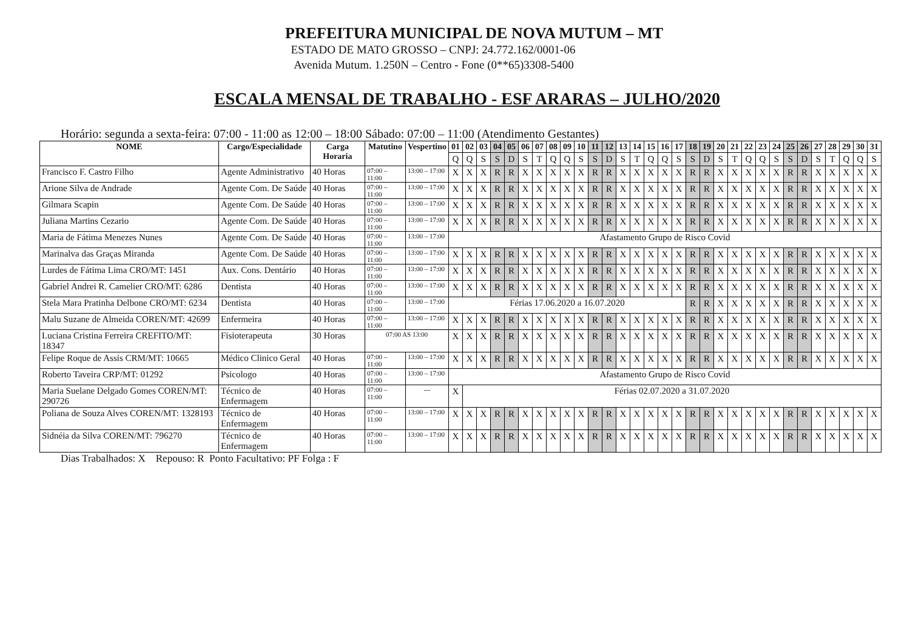PREFEITURA MUNICIPAL DE NOVA MUTUM – MT
ESTADO DE MATO GROSSO – CNPJ: 24.772.162/0001-06
Avenida Mutum. 1.250N – Centro - Fone (0**65)3308-5400
ESCALA MENSAL DE TRABALHO - ESF ARARAS – JULHO/2020
Horário: segunda a sexta-feira: 07:00 - 11:00 as 12:00 – 18:00 Sábado: 07:00 – 11:00 (Atendimento Gestantes)
| NOME | Cargo/Especialidade | Carga Horaria | Matutino | Vespertino | 01 | 02 | 03 | 04 | 05 | 06 | 07 | 08 | 09 | 10 | 11 | 12 | 13 | 14 | 15 | 16 | 17 | 18 | 19 | 20 | 21 | 22 | 23 | 24 | 25 | 26 | 27 | 28 | 29 | 30 | 31 |
| --- | --- | --- | --- | --- | --- | --- | --- | --- | --- | --- | --- | --- | --- | --- | --- | --- | --- | --- | --- | --- | --- | --- | --- | --- | --- | --- | --- | --- | --- | --- | --- | --- | --- | --- | --- |
| | | | | | Q | Q | S | S | D | S | T | Q | Q | S | S | D | S | T | Q | Q | S | S | D | S | T | Q | Q | S | S | D | S | T | Q | Q | S |
| Francisco F. Castro Filho | Agente Administrativo | 40 Horas | 07:00 – 11:00 | 13:00 – 17:00 | X | X | X | R | R | X | X | X | X | X | R | R | X | X | X | X | X | R | R | X | X | X | X | X | R | R | X | X | X | X | X |
| Arione Silva de Andrade | Agente Com. De Saúde | 40 Horas | 07:00 – 11:00 | 13:00 – 17:00 | X | X | X | R | R | X | X | X | X | X | R | R | X | X | X | X | X | R | R | X | X | X | X | X | R | R | X | X | X | X | X |
| Gilmara Scapin | Agente Com. De Saúde | 40 Horas | 07:00 – 11:00 | 13:00 – 17:00 | X | X | X | R | R | X | X | X | X | X | R | R | X | X | X | X | X | R | R | X | X | X | X | X | R | R | X | X | X | X | X |
| Juliana Martins Cezario | Agente Com. De Saúde | 40 Horas | 07:00 – 11:00 | 13:00 – 17:00 | X | X | X | R | R | X | X | X | X | X | R | R | X | X | X | X | X | R | R | X | X | X | X | X | R | R | X | X | X | X | X |
| Maria de Fátima Menezes Nunes | Agente Com. De Saúde | 40 Horas | 07:00 – 11:00 | 13:00 – 17:00 | Afastamento Grupo de Risco Covid | | | | | | | | | | | | | | | | | | | | | | | | | | | | | | |
| Marinalva das Graças Miranda | Agente Com. De Saúde | 40 Horas | 07:00 – 11:00 | 13:00 – 17:00 | X | X | X | R | R | X | X | X | X | X | R | R | X | X | X | X | X | R | R | X | X | X | X | X | R | R | X | X | X | X | X |
| Lurdes de Fátima Lima CRO/MT: 1451 | Aux. Cons. Dentário | 40 Horas | 07:00 – 11:00 | 13:00 – 17:00 | X | X | X | R | R | X | X | X | X | X | R | R | X | X | X | X | X | R | R | X | X | X | X | X | R | R | X | X | X | X | X |
| Gabriel Andrei R. Camelier CRO/MT: 6286 | Dentista | 40 Horas | 07:00 – 11:00 | 13:00 – 17:00 | X | X | X | R | R | X | X | X | X | X | R | R | X | X | X | X | X | R | R | X | X | X | X | X | R | R | X | X | X | X | X |
| Stela Mara Pratinha Delbone CRO/MT: 6234 | Dentista | 40 Horas | 07:00 – 11:00 | 13:00 – 17:00 | Férias 17.06.2020 a 16.07.2020 | | | | | | | | | | | | | | | | | R | R | X | X | X | X | X | R | R | X | X | X | X | X |
| Malu Suzane de Almeida COREN/MT: 42699 | Enfermeira | 40 Horas | 07:00 – 11:00 | 13:00 – 17:00 | X | X | X | R | R | X | X | X | X | X | R | R | X | X | X | X | X | R | R | X | X | X | X | X | R | R | X | X | X | X | X |
| Luciana Cristina Ferreira CREFITO/MT: 18347 | Fisioterapeuta | 30 Horas | 07:00 AS 13:00 | | X | X | X | R | R | X | X | X | X | X | R | R | X | X | X | X | X | R | R | X | X | X | X | X | R | R | X | X | X | X | X |
| Felipe Roque de Assis CRM/MT: 10665 | Médico Clinico Geral | 40 Horas | 07:00 – 11:00 | 13:00 – 17:00 | X | X | X | R | R | X | X | X | X | X | R | R | X | X | X | X | X | R | R | X | X | X | X | X | R | R | X | X | X | X | X |
| Roberto Taveira CRP/MT: 01292 | Psicologo | 40 Horas | 07:00 – 11:00 | 13:00 – 17:00 | Afastamento Grupo de Risco Covid | | | | | | | | | | | | | | | | | | | | | | | | | | | | | | |
| Maria Suelane Delgado Gomes COREN/MT: 290726 | Técnico de Enfermagem | 40 Horas | 07:00 – 11:00 | --- | X | Férias 02.07.2020 a 31.07.2020 | | | | | | | | | | | | | | | | | | | | | | | | | | | | | |
| Poliana de Souza Alves COREN/MT: 1328193 | Técnico de Enfermagem | 40 Horas | 07:00 – 11:00 | 13:00 – 17:00 | X | X | X | R | R | X | X | X | X | X | R | R | X | X | X | X | X | R | R | X | X | X | X | X | R | R | X | X | X | X | X |
| Sidnéia da Silva COREN/MT: 796270 | Técnico de Enfermagem | 40 Horas | 07:00 – 11:00 | 13:00 – 17:00 | X | X | X | R | R | X | X | X | X | X | R | R | X | X | X | X | X | R | R | X | X | X | X | X | R | R | X | X | X | X | X |
Dias Trabalhados: X Repouso: R Ponto Facultativo: PF Folga : F